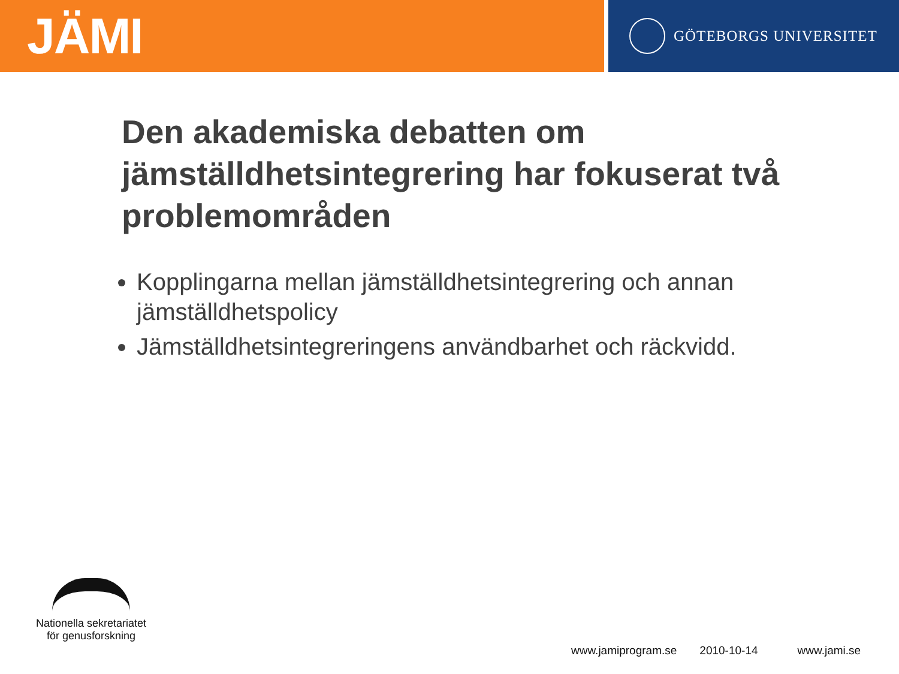JÄMI
GÖTEBORGS UNIVERSITET
Den akademiska debatten om jämställdhetsintegrering har fokuserat två problemområden
Kopplingarna mellan jämställdhetsintegrering och annan jämställdhetspolicy
Jämställdhetsintegreringens användbarhet och räckvidd.
Nationella sekretariatet
för genusforskning
www.jamiprogram.se 2010-10-14 www.jami.se